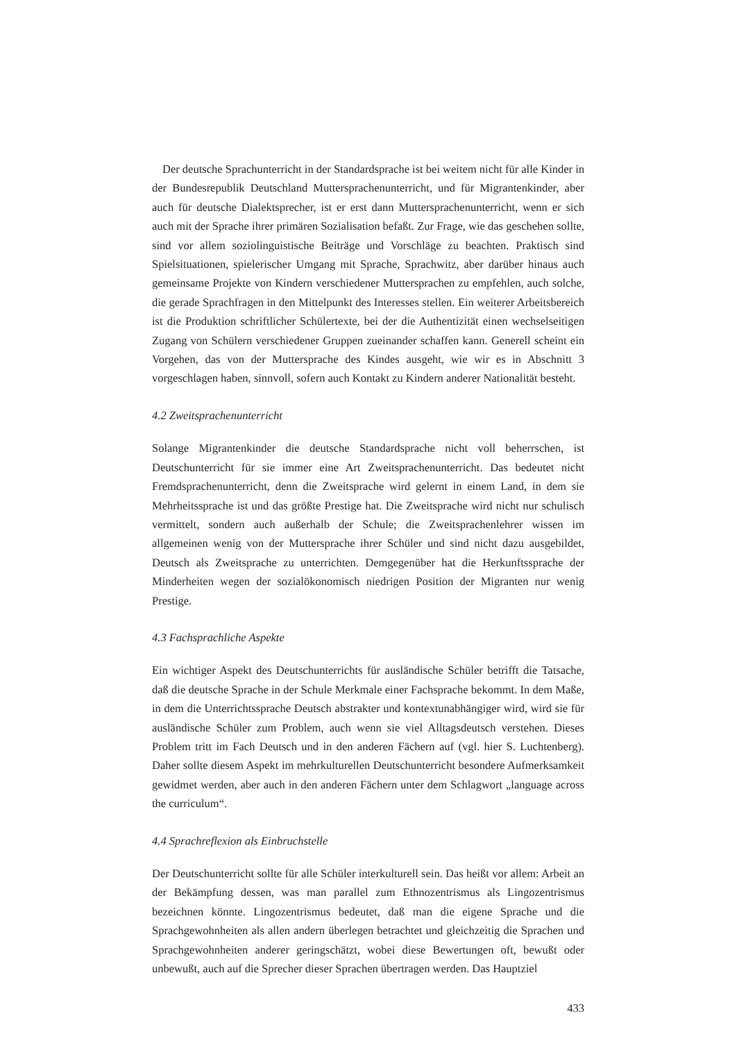Der deutsche Sprachunterricht in der Standardsprache ist bei weitem nicht für alle Kinder in der Bundesrepublik Deutschland Muttersprachenunterricht, und für Migrantenkinder, aber auch für deutsche Dialektsprecher, ist er erst dann Muttersprachenunterricht, wenn er sich auch mit der Sprache ihrer primären Sozialisation befaßt. Zur Frage, wie das geschehen sollte, sind vor allem soziolinguistische Beiträge und Vorschläge zu beachten. Praktisch sind Spielsituationen, spielerischer Umgang mit Sprache, Sprachwitz, aber darüber hinaus auch gemeinsame Projekte von Kindern verschiedener Muttersprachen zu empfehlen, auch solche, die gerade Sprachfragen in den Mittelpunkt des Interesses stellen. Ein weiterer Arbeitsbereich ist die Produktion schriftlicher Schülertexte, bei der die Authentizität einen wechselseitigen Zugang von Schülern verschiedener Gruppen zueinander schaffen kann. Generell scheint ein Vorgehen, das von der Muttersprache des Kindes ausgeht, wie wir es in Abschnitt 3 vorgeschlagen haben, sinnvoll, sofern auch Kontakt zu Kindern anderer Nationalität besteht.
4.2 Zweitsprachenunterricht
Solange Migrantenkinder die deutsche Standardsprache nicht voll beherrschen, ist Deutschunterricht für sie immer eine Art Zweitsprachenunterricht. Das bedeutet nicht Fremdsprachenunterricht, denn die Zweitsprache wird gelernt in einem Land, in dem sie Mehrheitssprache ist und das größte Prestige hat. Die Zweitsprache wird nicht nur schulisch vermittelt, sondern auch außerhalb der Schule; die Zweitsprachenlehrer wissen im allgemeinen wenig von der Muttersprache ihrer Schüler und sind nicht dazu ausgebildet, Deutsch als Zweitsprache zu unterrichten. Demgegenüber hat die Herkunftssprache der Minderheiten wegen der sozialökonomisch niedrigen Position der Migranten nur wenig Prestige.
4.3 Fachsprachliche Aspekte
Ein wichtiger Aspekt des Deutschunterrichts für ausländische Schüler betrifft die Tatsache, daß die deutsche Sprache in der Schule Merkmale einer Fachsprache bekommt. In dem Maße, in dem die Unterrichtssprache Deutsch abstrakter und kontextunabhängiger wird, wird sie für ausländische Schüler zum Problem, auch wenn sie viel Alltagsdeutsch verstehen. Dieses Problem tritt im Fach Deutsch und in den anderen Fächern auf (vgl. hier S. Luchtenberg). Daher sollte diesem Aspekt im mehrkulturellen Deutschunterricht besondere Aufmerksamkeit gewidmet werden, aber auch in den anderen Fächern unter dem Schlagwort „language across the curriculum“.
4.4 Sprachreflexion als Einbruchstelle
Der Deutschunterricht sollte für alle Schüler interkulturell sein. Das heißt vor allem: Arbeit an der Bekämpfung dessen, was man parallel zum Ethnozentrismus als Lingozentrismus bezeichnen könnte. Lingozentrismus bedeutet, daß man die eigene Sprache und die Sprachgewohnheiten als allen andern überlegen betrachtet und gleichzeitig die Sprachen und Sprachgewohnheiten anderer geringschätzt, wobei diese Bewertungen oft, bewußt oder unbewußt, auch auf die Sprecher dieser Sprachen übertragen werden. Das Hauptziel
433